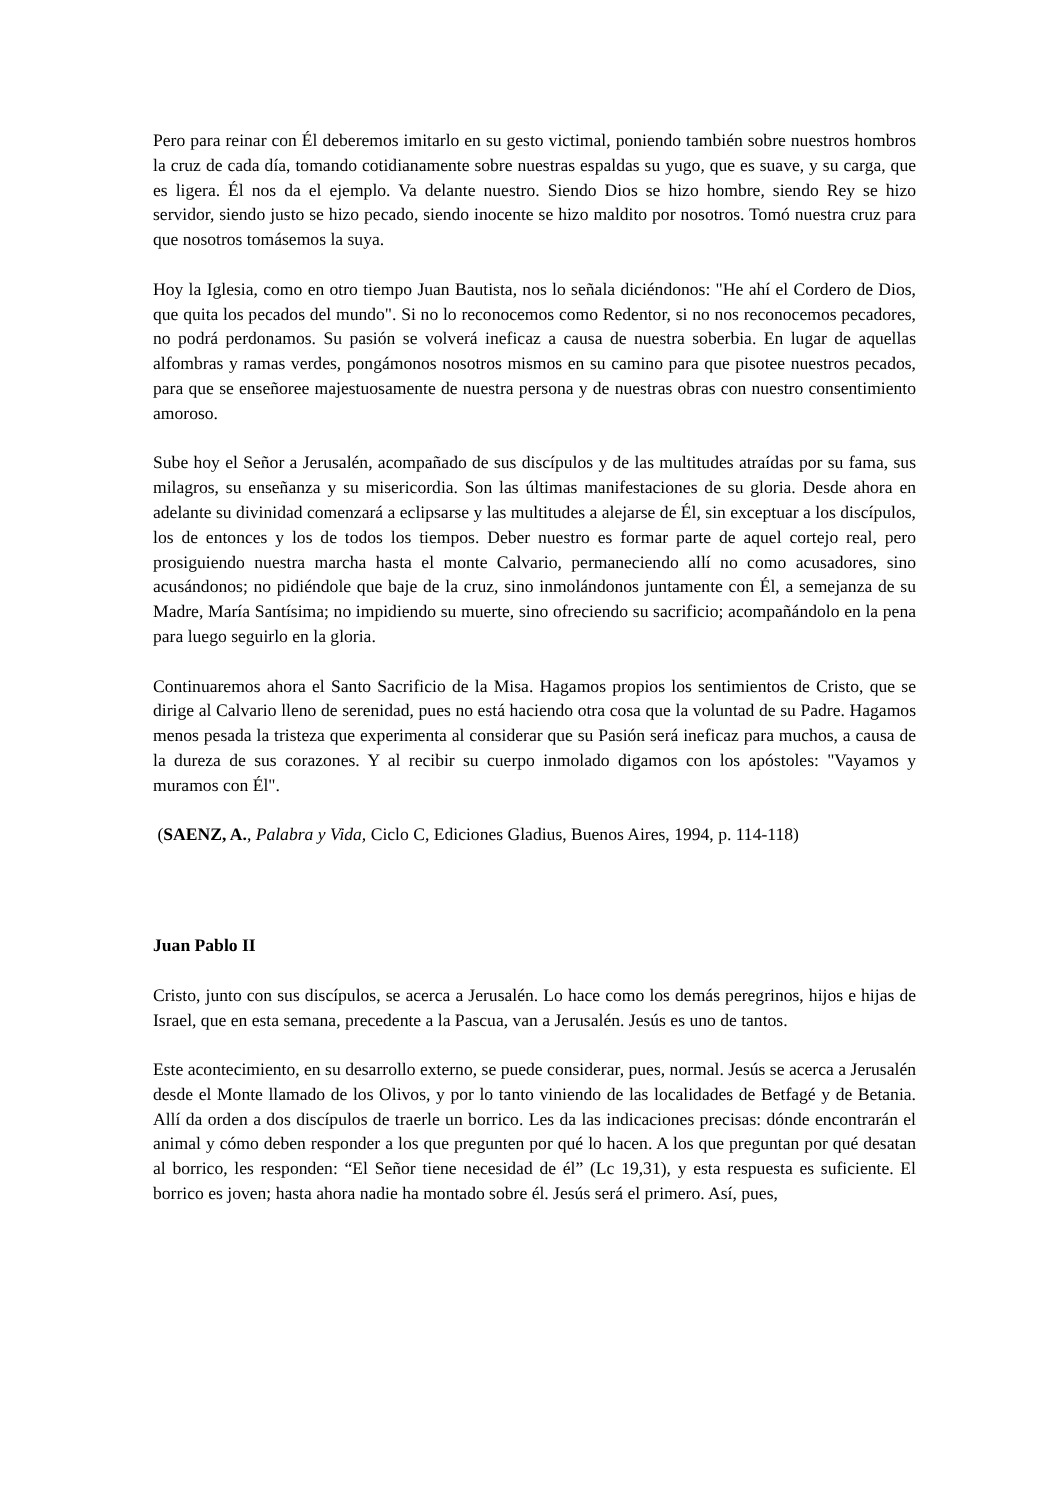Pero para reinar con Él deberemos imitarlo en su gesto victimal, poniendo también sobre nuestros hombros la cruz de cada día, tomando cotidianamente sobre nuestras espaldas su yugo, que es suave, y su carga, que es ligera. Él nos da el ejemplo. Va delante nuestro. Siendo Dios se hizo hombre, siendo Rey se hizo servidor, siendo justo se hizo pecado, siendo inocente se hizo maldito por nosotros. Tomó nuestra cruz para que nosotros tomásemos la suya.
Hoy la Iglesia, como en otro tiempo Juan Bautista, nos lo señala diciéndonos: "He ahí el Cordero de Dios, que quita los pecados del mundo". Si no lo reconocemos como Redentor, si no nos reconocemos pecadores, no podrá perdonamos. Su pasión se volverá ineficaz a causa de nuestra soberbia. En lugar de aquellas alfombras y ramas verdes, pongámonos nosotros mismos en su camino para que pisotee nuestros pecados, para que se enseñoree majestuosamente de nuestra persona y de nuestras obras con nuestro consentimiento amoroso.
Sube hoy el Señor a Jerusalén, acompañado de sus discípulos y de las multitudes atraídas por su fama, sus milagros, su enseñanza y su misericordia. Son las últimas manifestaciones de su gloria. Desde ahora en adelante su divinidad comenzará a eclipsarse y las multitudes a alejarse de Él, sin exceptuar a los discípulos, los de entonces y los de todos los tiempos. Deber nuestro es formar parte de aquel cortejo real, pero prosiguiendo nuestra marcha hasta el monte Calvario, permaneciendo allí no como acusadores, sino acusándonos; no pidiéndole que baje de la cruz, sino inmolándonos juntamente con Él, a semejanza de su Madre, María Santísima; no impidiendo su muerte, sino ofreciendo su sacrificio; acompañándolo en la pena para luego seguirlo en la gloria.
Continuaremos ahora el Santo Sacrificio de la Misa. Hagamos propios los sentimientos de Cristo, que se dirige al Calvario lleno de serenidad, pues no está haciendo otra cosa que la voluntad de su Padre. Hagamos menos pesada la tristeza que experimenta al considerar que su Pasión será ineficaz para muchos, a causa de la dureza de sus corazones. Y al recibir su cuerpo inmolado digamos con los apóstoles: "Vayamos y muramos con Él".
(SAENZ, A., Palabra y Vida, Ciclo C, Ediciones Gladius, Buenos Aires, 1994, p. 114-118)
Juan Pablo II
Cristo, junto con sus discípulos, se acerca a Jerusalén. Lo hace como los demás peregrinos, hijos e hijas de Israel, que en esta semana, precedente a la Pascua, van a Jerusalén. Jesús es uno de tantos.
Este acontecimiento, en su desarrollo externo, se puede considerar, pues, normal. Jesús se acerca a Jerusalén desde el Monte llamado de los Olivos, y por lo tanto viniendo de las localidades de Betfagé y de Betania. Allí da orden a dos discípulos de traerle un borrico. Les da las indicaciones precisas: dónde encontrarán el animal y cómo deben responder a los que pregunten por qué lo hacen. A los que preguntan por qué desatan al borrico, les responden: “El Señor tiene necesidad de él” (Lc 19,31), y esta respuesta es suficiente. El borrico es joven; hasta ahora nadie ha montado sobre él. Jesús será el primero. Así, pues,